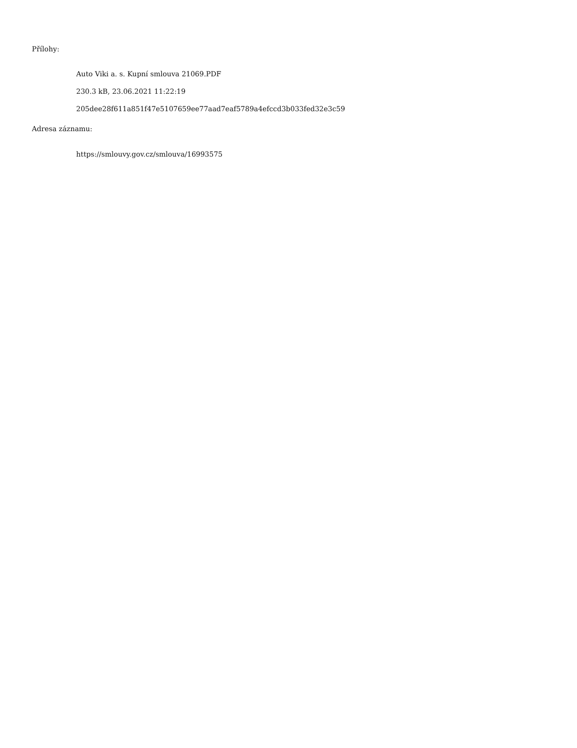Přílohy:
Auto Viki a. s. Kupní smlouva 21069.PDF
230.3 kB, 23.06.2021 11:22:19
205dee28f611a851f47e5107659ee77aad7eaf5789a4efccd3b033fed32e3c59
Adresa záznamu:
https://smlouvy.gov.cz/smlouva/16993575